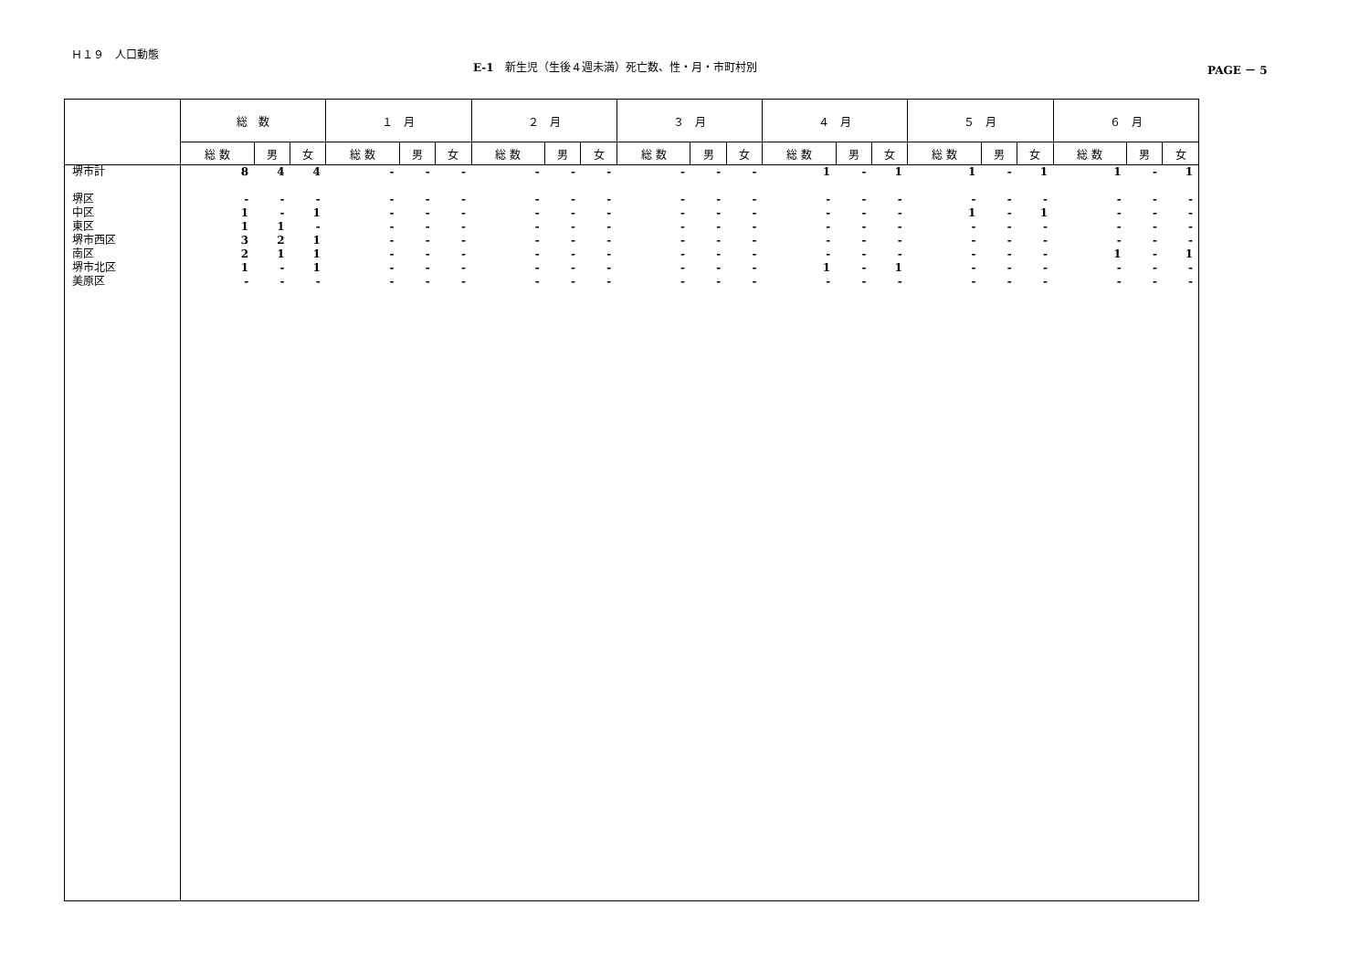Ｈ１９　人口動態
E-1　新生児（生後４週未満）死亡数、性・月・市町村別 PAGE － 5
| | 総 数 | | | １ 月 | | | ２ 月 | | | ３ 月 | | | ４ 月 | | | ５ 月 | | | ６ 月 | | |
| --- | --- | --- | --- | --- | --- | --- | --- | --- | --- | --- | --- | --- | --- | --- | --- | --- | --- | --- | --- | --- | --- |
| | 総 数 | 男 | 女 | 総 数 | 男 | 女 | 総 数 | 男 | 女 | 総 数 | 男 | 女 | 総 数 | 男 | 女 | 総 数 | 男 | 女 | 総 数 | 男 | 女 |
| 堺市計 | 8 | 4 | 4 | - | - | - | - | - | - | - | - | - | 1 | - | 1 | 1 | - | 1 | 1 | - | 1 |
| 堺区 | - | - | - | - | - | - | - | - | - | - | - | - | - | - | - | - | - | - | - | - | - |
| 中区 | 1 | - | 1 | - | - | - | - | - | - | - | - | - | - | - | - | 1 | - | 1 | - | - | - |
| 東区 | 1 | 1 | - | - | - | - | - | - | - | - | - | - | - | - | - | - | - | - | - | - | - |
| 堺市西区 | 3 | 2 | 1 | - | - | - | - | - | - | - | - | - | - | - | - | - | - | - | - | - | - |
| 南区 | 2 | 1 | 1 | - | - | - | - | - | - | - | - | - | - | - | - | - | - | - | 1 | - | 1 |
| 堺市北区 | 1 | - | 1 | - | - | - | - | - | - | - | - | - | 1 | - | 1 | - | - | - | - | - | - |
| 美原区 | - | - | - | - | - | - | - | - | - | - | - | - | - | - | - | - | - | - | - | - | - |